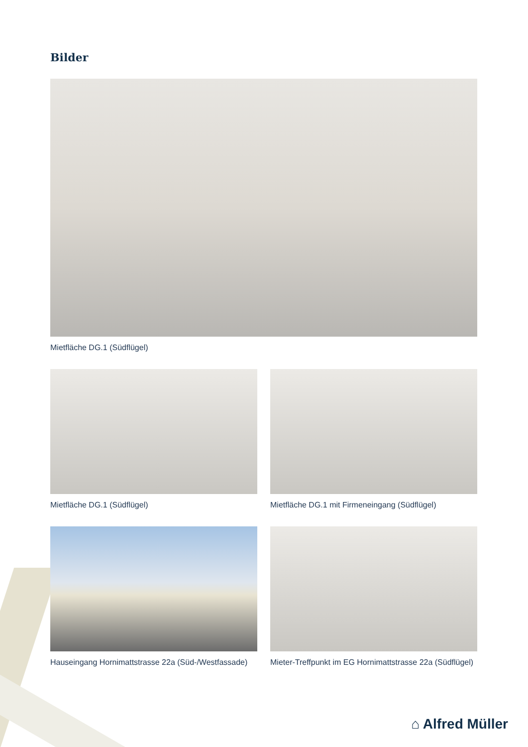Bilder
Mietfläche DG.1 (Südflügel)
Mietfläche DG.1 (Südflügel) Mietfläche DG.1 mit Firmeneingang (Südflügel)
Hauseingang Hornimattstrasse 22a (Süd-/Westfassade)
Mieter-Treffpunkt im EG Hornimattstrasse 22a (Südflügel)
⌂ Alfred Müller